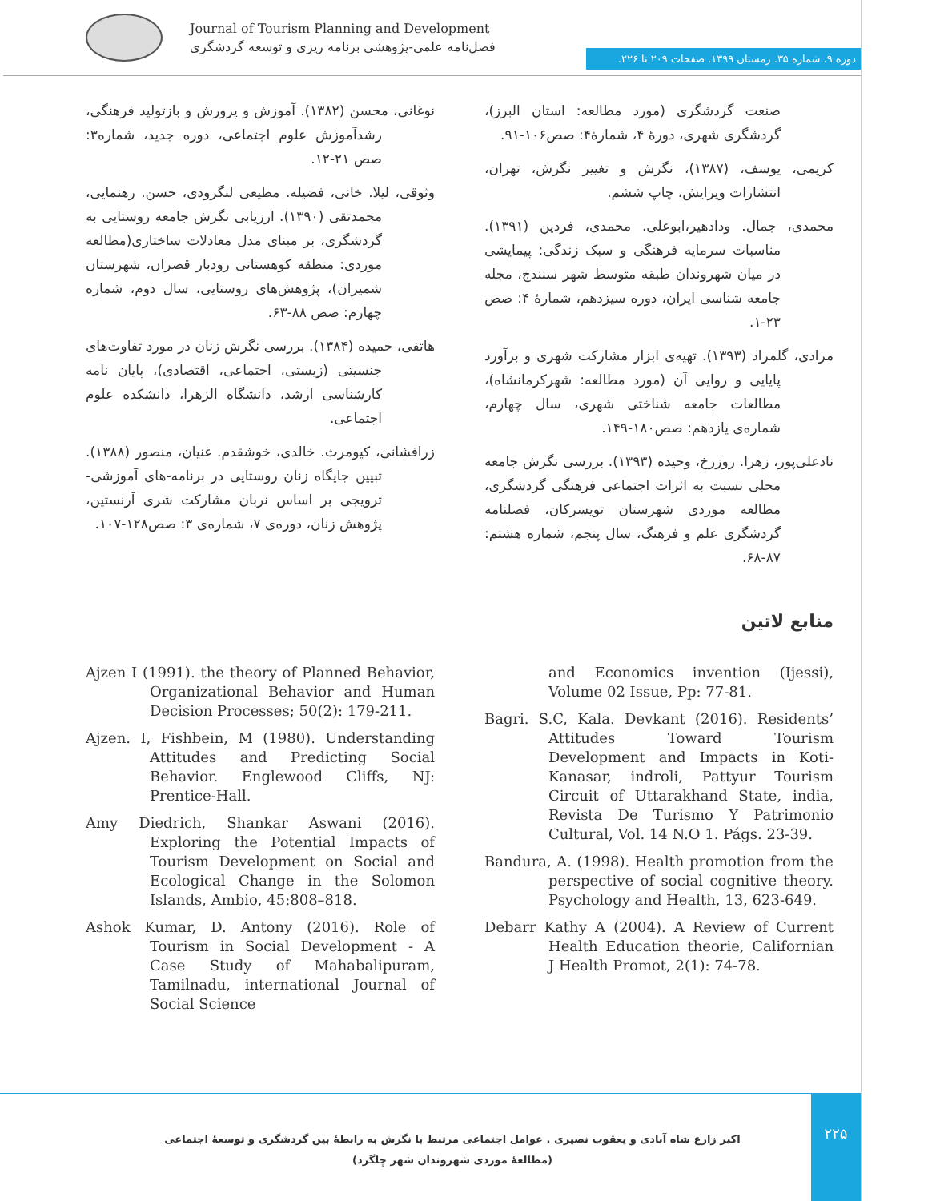Journal of Tourism Planning and Development
فصل‌نامه علمی-پژوهشی برنامه ریزی و توسعه گردشگری
دوره ۹. شماره ۳۵. زمستان ۱۳۹۹. صفحات ۲۰۹ تا ۲۲۶.
صنعت گردشگری (مورد مطالعه: استان البرز)، گردشگری شهری، دورۀ ۴، شمارۀ۴: صص۱۰۶-۹۱.
کریمی، یوسف، (۱۳۸۷)، نگرش و تغییر نگرش، تهران، انتشارات ویرایش، چاپ ششم.
محمدی، جمال. ودادهیر،ابوعلی. محمدی، فردین (۱۳۹۱). مناسبات سرمایه فرهنگی و سبک زندگی: پیمایشی در میان شهروندان طبقه متوسط شهر سنندج، مجله جامعه شناسی ایران، دوره سیزدهم، شمارۀ ۴: صص ۲۳-۱.
مرادی، گلمراد (۱۳۹۳). تهیه‌ی ابزار مشارکت شهری و برآورد پایایی و روایی آن (مورد مطالعه: شهرکرمانشاه)، مطالعات جامعه شناختی شهری، سال چهارم، شماره‌ی یازدهم: صص۱۸۰-۱۴۹.
نادعلی‌پور، زهرا. روزرخ، وحیده (۱۳۹۳). بررسی نگرش جامعه محلی نسبت به اثرات اجتماعی فرهنگی گردشگری، مطالعه موردی شهرستان تویسرکان، فصلنامه گردشگری علم و فرهنگ، سال پنجم، شماره هشتم: ۸۷-۶۸.
نوغانی، محسن (۱۳۸۲). آموزش و پرورش و بازتولید فرهنگی، رشدآموزش علوم اجتماعی، دوره جدید، شماره۳: صص ۲۱-۱۲.
وثوقی، لیلا. خانی، فضیله. مطیعی لنگرودی، حسن. رهنمایی، محمدتقی (۱۳۹۰). ارزیابی نگرش جامعه روستایی به گردشگری، بر مبنای مدل معادلات ساختاری(مطالعه موردی: منطقه کوهستانی رودبار قصران، شهرستان شمیران)، پژوهش‌های روستایی، سال دوم، شماره چهارم: صص ۸۸-۶۳.
هاتفی، حمیده (۱۳۸۴). بررسی نگرش زنان در مورد تفاوت‌های جنسیتی (زیستی، اجتماعی، اقتصادی)، پایان نامه کارشناسی ارشد، دانشگاه الزهرا، دانشکده علوم اجتماعی.
زرافشانی، کیومرث. خالدی، خوشقدم. غنیان، منصور (۱۳۸۸). تبیین جایگاه زنان روستایی در برنامه-های آموزشی- ترویجی بر اساس نربان مشارکت شری آرنستین، پژوهش زنان، دوره‌ی ۷، شماره‌ی ۳: صص۱۲۸-۱۰۷.
منابع لاتین
Ajzen I (1991). the theory of Planned Behavior, Organizational Behavior and Human Decision Processes; 50(2): 179-211.
Ajzen. I, Fishbein, M (1980). Understanding Attitudes and Predicting Social Behavior. Englewood Cliffs, NJ: Prentice-Hall.
Amy Diedrich, Shankar Aswani (2016). Exploring the Potential Impacts of Tourism Development on Social and Ecological Change in the Solomon Islands, Ambio, 45:808–818.
Ashok Kumar, D. Antony (2016). Role of Tourism in Social Development - A Case Study of Mahabalipuram, Tamilnadu, international Journal of Social Science
and Economics invention (Ijessi), Volume 02 Issue, Pp: 77-81.
Bagri. S.C, Kala. Devkant (2016). Residents’ Attitudes Toward Tourism Development and Impacts in Koti-Kanasar, indroli, Pattyur Tourism Circuit of Uttarakhand State, india, Revista De Turismo Y Patrimonio Cultural, Vol. 14 N.O 1. Págs. 23-39.
Bandura, A. (1998). Health promotion from the perspective of social cognitive theory. Psychology and Health, 13, 623-649.
Debarr Kathy A (2004). A Review of Current Health Education theorie, Californian J Health Promot, 2(1): 74-78.
۲۲۵
اکبر زارع شاه آبادی و یعقوب نصیری . عوامل اجتماعی مرتبط با نگرش به رابطۀ بین گردشگری و توسعۀ اجتماعی (مطالعۀ موردی شهروندان شهر چِلگرد)